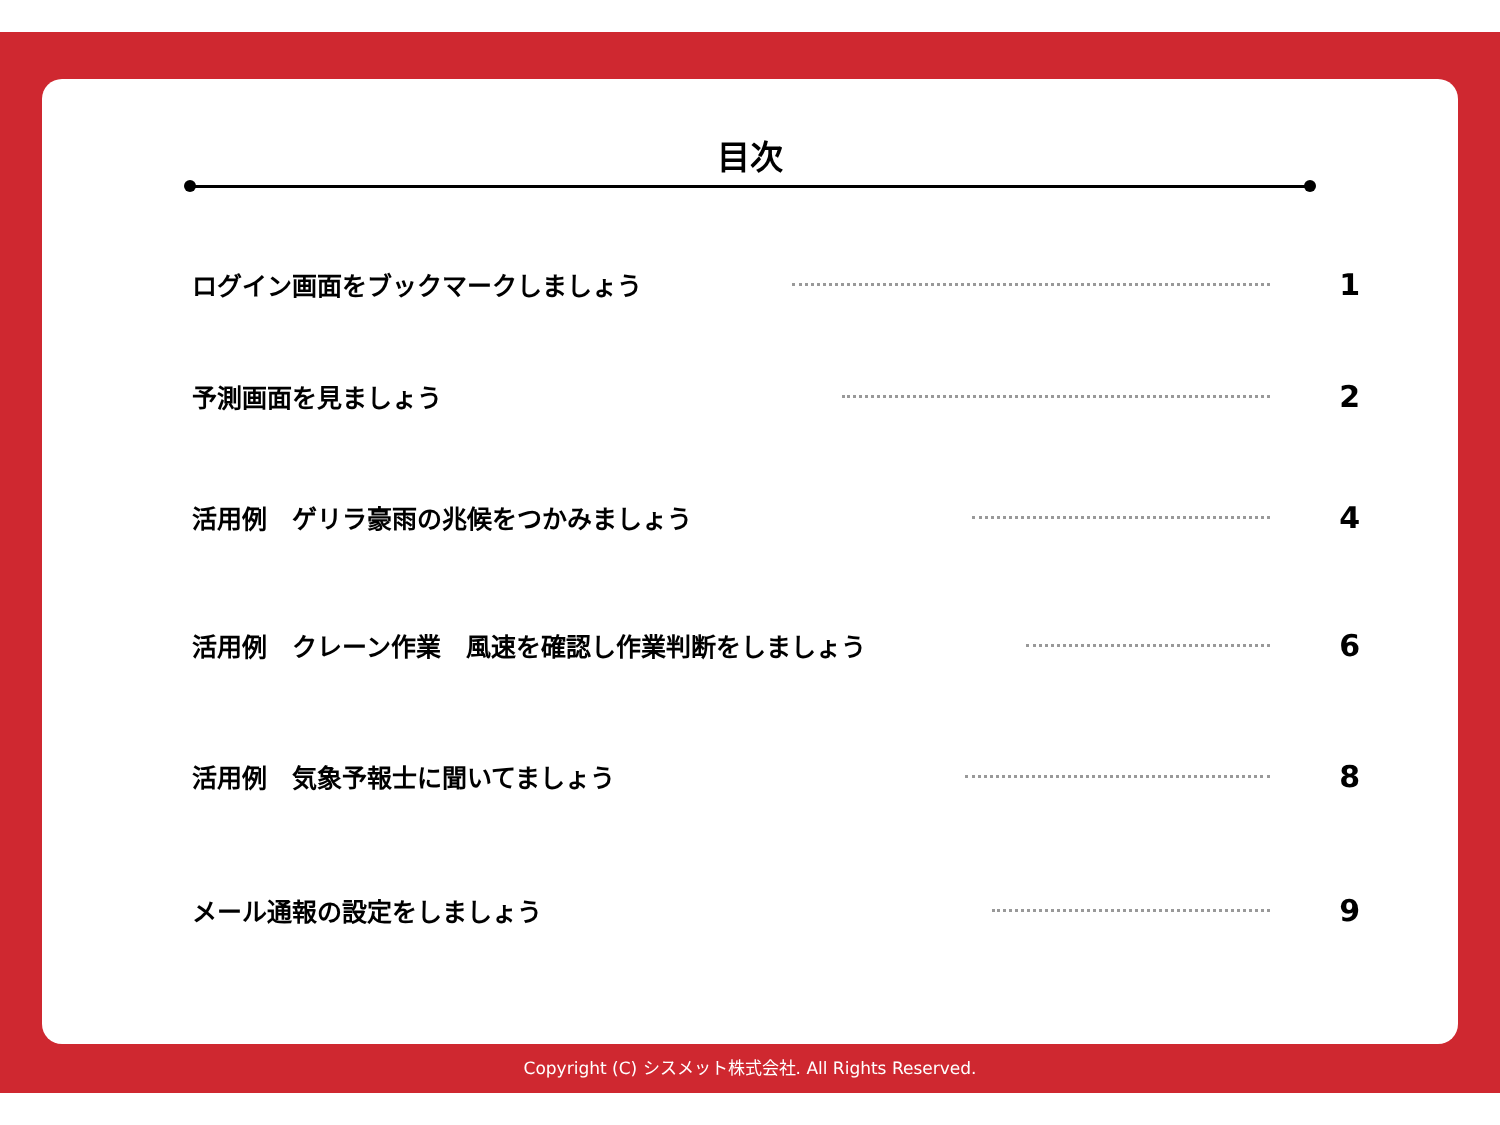目次
ログイン画面をブックマークしましょう 1
予測画面を見ましょう 2
活用例　ゲリラ豪雨の兆候をつかみましょう 4
活用例　クレーン作業　風速を確認し作業判断をしましょう 6
活用例　気象予報士に聞いてましょう 8
メール通報の設定をしましょう 9
Copyright (C) シスメット株式会社. All Rights Reserved.